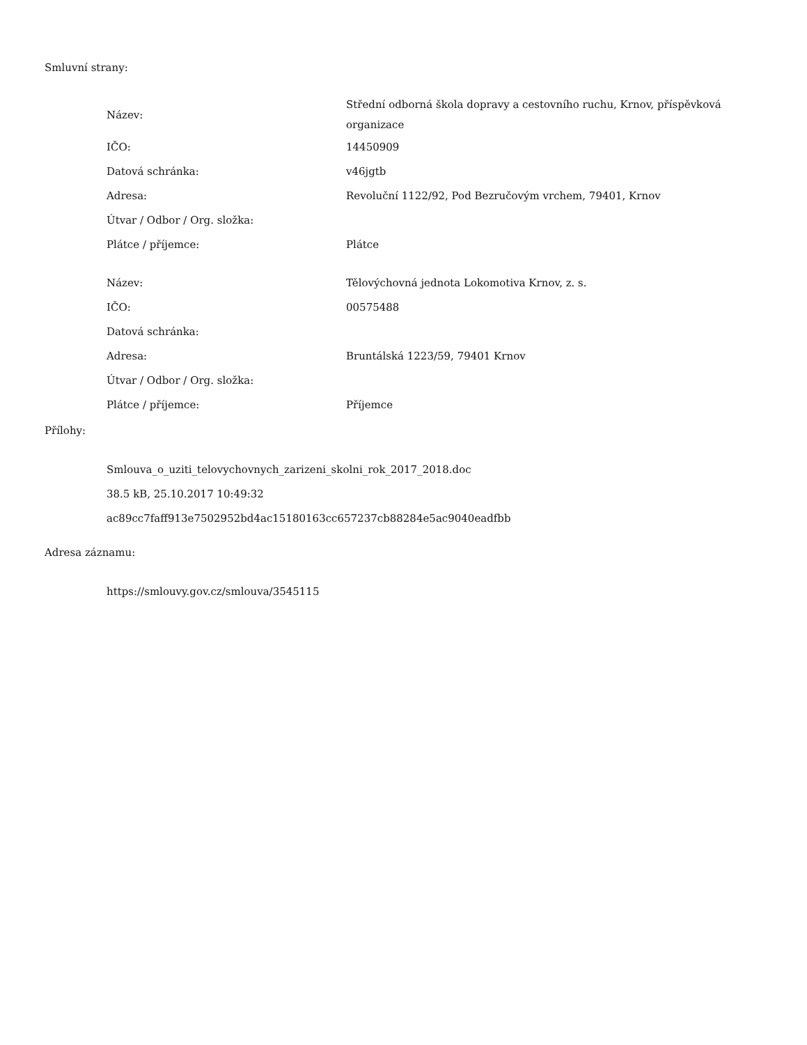Smluvní strany:
| Název: | Střední odborná škola dopravy a cestovního ruchu, Krnov, příspěvková organizace |
| IČO: | 14450909 |
| Datová schránka: | v46jgtb |
| Adresa: | Revoluční 1122/92, Pod Bezručovým vrchem, 79401, Krnov |
| Útvar / Odbor / Org. složka: | |
| Plátce / příjemce: | Plátce |
| Název: | Tělovýchovná jednota Lokomotiva Krnov, z. s. |
| IČO: | 00575488 |
| Datová schránka: | |
| Adresa: | Bruntálská 1223/59, 79401 Krnov |
| Útvar / Odbor / Org. složka: | |
| Plátce / příjemce: | Příjemce |
Přílohy:
Smlouva_o_uziti_telovychovnych_zarizeni_skolni_rok_2017_2018.doc
38.5 kB, 25.10.2017 10:49:32
ac89cc7faff913e7502952bd4ac15180163cc657237cb88284e5ac9040eadfbb
Adresa záznamu:
https://smlouvy.gov.cz/smlouva/3545115